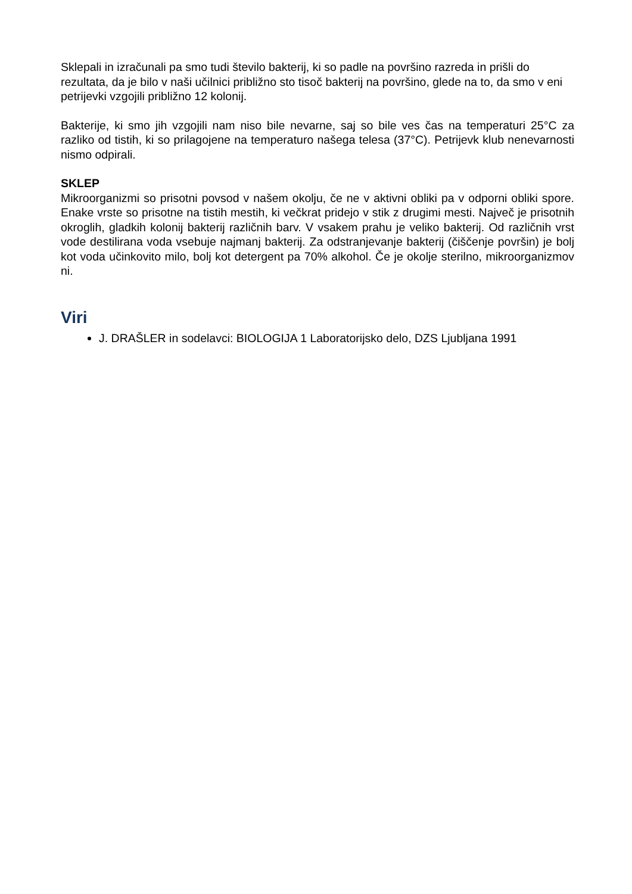Sklepali in izračunali pa smo tudi število bakterij, ki so padle na površino razreda in prišli do rezultata, da je bilo v naši učilnici približno sto tisoč bakterij na površino, glede na to, da smo v eni petrijevki vzgojili približno 12 kolonij.
Bakterije, ki smo jih vzgojili nam niso bile nevarne, saj so bile ves čas na temperaturi 25°C za razliko od tistih, ki so prilagojene na temperaturo našega telesa (37°C). Petrijevk klub nenevarnosti nismo odpirali.
SKLEP
Mikroorganizmi so prisotni povsod v našem okolju, če ne v aktivni obliki pa v odporni obliki spore. Enake vrste so prisotne na tistih mestih, ki večkrat pridejo v stik z drugimi mesti. Največ je prisotnih okroglih, gladkih kolonij bakterij različnih barv. V vsakem prahu je veliko bakterij. Od različnih vrst vode destilirana voda vsebuje najmanj bakterij. Za odstranjevanje bakterij (čiščenje površin) je bolj kot voda učinkovito milo, bolj kot detergent pa 70% alkohol. Če je okolje sterilno, mikroorganizmov ni.
Viri
J. DRAŠLER in sodelavci: BIOLOGIJA 1 Laboratorijsko delo, DZS Ljubljana 1991